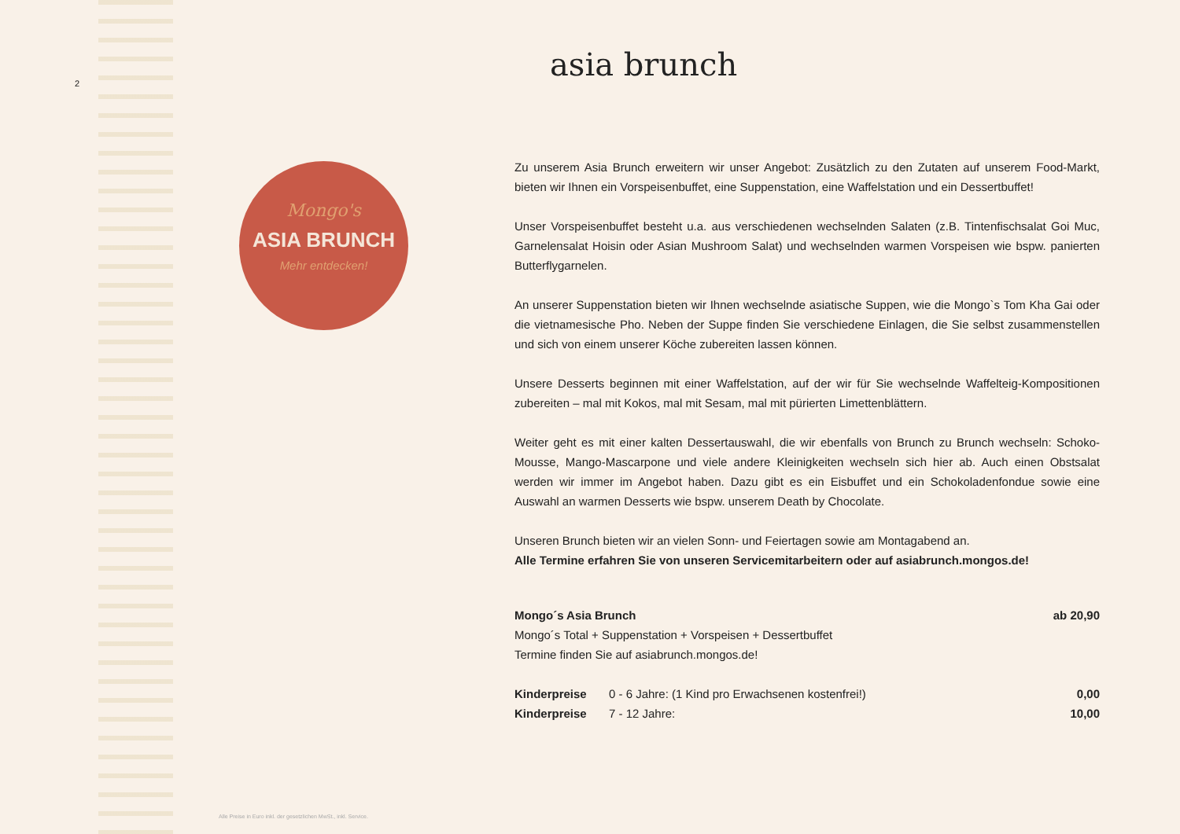2
Mongo's
ASIA BRUNCH
Mehr entdecken!
asia brunch
Zu unserem Asia Brunch erweitern wir unser Angebot: Zusätzlich zu den Zutaten auf unserem Food-Markt, bieten wir Ihnen ein Vorspeisenbuffet, eine Suppenstation, eine Waffelstation und ein Dessertbuffet!
Unser Vorspeisenbuffet besteht u.a. aus verschiedenen wechselnden Salaten (z.B. Tintenfischsalat Goi Muc, Garnelensalat Hoisin oder Asian Mushroom Salat) und wechselnden warmen Vorspeisen wie bspw. panierten Butterflygarnelen.
An unserer Suppenstation bieten wir Ihnen wechselnde asiatische Suppen, wie die Mongo`s Tom Kha Gai oder die vietnamesische Pho. Neben der Suppe finden Sie verschiedene Einlagen, die Sie selbst zusammenstellen und sich von einem unserer Köche zubereiten lassen können.
Unsere Desserts beginnen mit einer Waffelstation, auf der wir für Sie wechselnde Waffelteig-Kompositionen zubereiten – mal mit Kokos, mal mit Sesam, mal mit pürierten Limettenblättern.
Weiter geht es mit einer kalten Dessertauswahl, die wir ebenfalls von Brunch zu Brunch wechseln: Schoko-Mousse, Mango-Mascarpone und viele andere Kleinigkeiten wechseln sich hier ab. Auch einen Obstsalat werden wir immer im Angebot haben. Dazu gibt es ein Eisbuffet und ein Schokoladenfondue sowie eine Auswahl an warmen Desserts wie bspw. unserem Death by Chocolate.
Unseren Brunch bieten wir an vielen Sonn- und Feiertagen sowie am Montagabend an.
Alle Termine erfahren Sie von unseren Servicemitarbeitern oder auf asiabrunch.mongos.de!
| Mongo´s Asia Brunch Mongo´s Total + Suppenstation + Vorspeisen + Dessertbuffet Termine finden Sie auf asiabrunch.mongos.de! | | ab 20,90 |
| Kinderpreise | 0 - 6 Jahre: (1 Kind pro Erwachsenen kostenfrei!) | 0,00 |
| Kinderpreise | 7 - 12 Jahre: | 10,00 |
Alle Preise in Euro inkl. der gesetzlichen MwSt., inkl. Service.